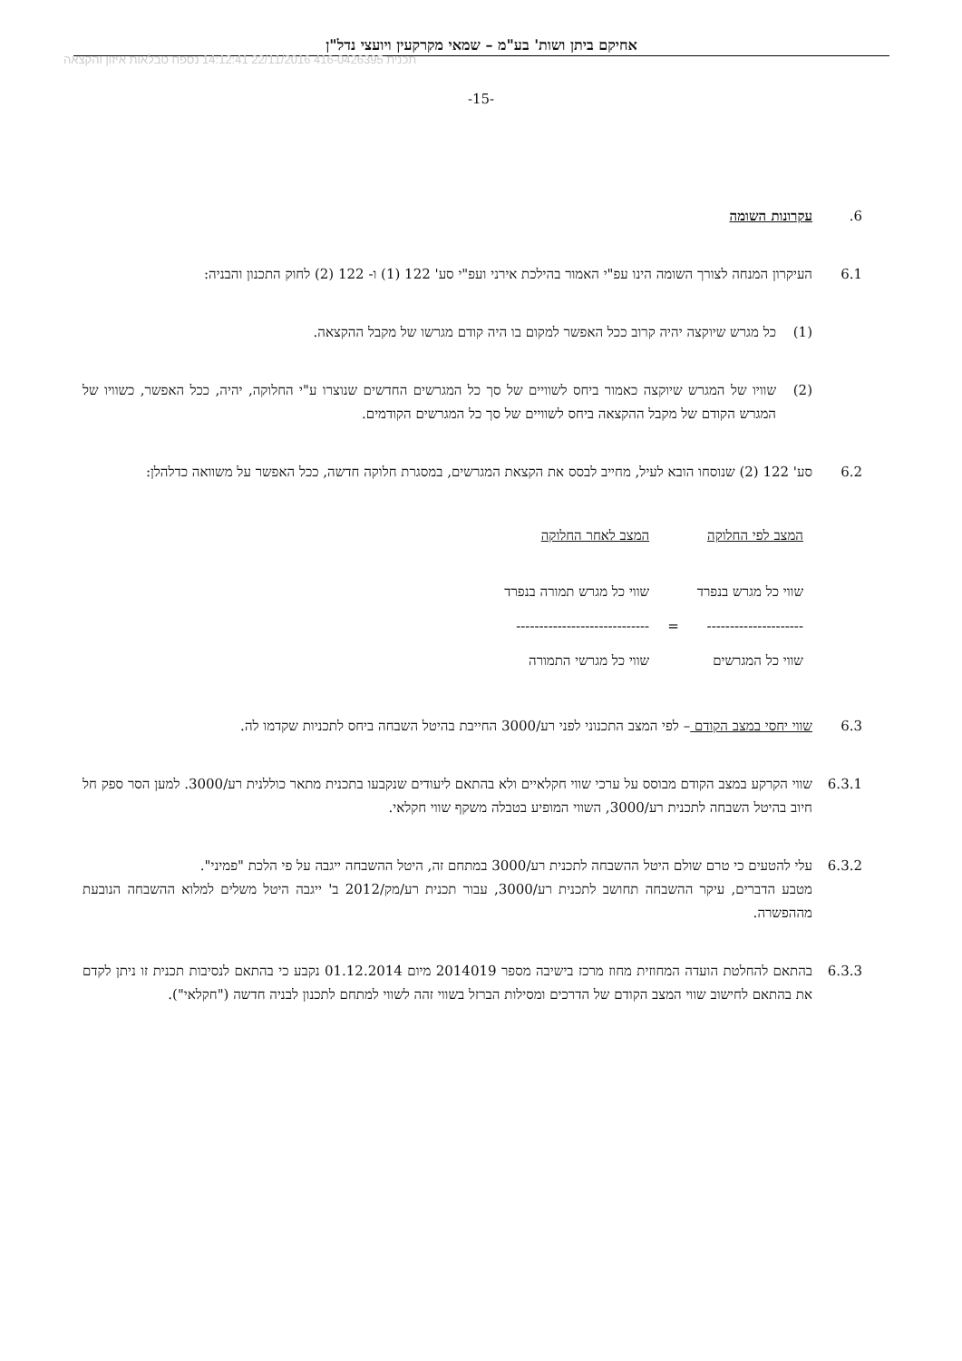אחיקם ביתן ושות' בע"מ – שמאי מקרקעין ויועצי נדל"ן
תכנית 416-0426395 22/11/2016 14:12:41 נספח טבלאות איזון והקצאה
-15-
6. עקרונות השומה
6.1 העיקרון המנחה לצורך השומה הינו עפ"י האמור בהילכת אירני ועפ"י סע' 122 (1) ו- 122 (2) לחוק התכנון והבניה:
(1) כל מגרש שיוקצה יהיה קרוב ככל האפשר למקום בו היה קודם מגרשו של מקבל ההקצאה.
(2) שוויו של המגרש שיוקצה כאמור ביחס לשוויים של סך כל המגרשים החדשים שנוצרו ע"י החלוקה, יהיה, ככל האפשר, כשוויו של המגרש הקודם של מקבל ההקצאה ביחס לשוויים של סך כל המגרשים הקודמים.
6.2 סע' 122 (2) שנוסחו הובא לעיל, מחייב לבסס את הקצאת המגרשים, במסגרת חלוקה חדשה, ככל האפשר על משוואה כדלהלן:
| המצב לפי החלוקה | | המצב לאחר החלוקה |
| שווי כל מגרש בנפרד | | שווי כל מגרש תמורה בנפרד |
| --------------------- | = | ----------------------------- |
| שווי כל המגרשים | | שווי כל מגרשי התמורה |
6.3 שווי יחסי במצב הקודם – לפי המצב התכנוני לפני רע/3000 החייבת בהיטל השבחה ביחס לתכניות שקדמו לה.
6.3.1 שווי הקרקע במצב הקודם מבוסס על ערכי שווי חקלאיים ולא בהתאם ליעודים שנקבעו בתכנית מתאר כוללנית רע/3000. למען הסר ספק חל חיוב בהיטל השבחה לתכנית רע/3000, השווי המופיע בטבלה משקף שווי חקלאי.
6.3.2 עלי להטעים כי טרם שולם היטל ההשבחה לתכנית רע/3000 במתחם זה, היטל ההשבחה ייגבה על פי הלכת "פמיני".
מטבע הדברים, עיקר ההשבחה תחושב לתכנית רע/3000, עבור תכנית רע/מק/2012 ב' ייגבה היטל משלים למלוא ההשבחה הנובעת מההפשרה.
6.3.3 בהתאם להחלטת הועדה המחוזית מחוז מרכז בישיבה מספר 2014019 מיום 01.12.2014 נקבע כי בהתאם לנסיבות תכנית זו ניתן לקדם את בהתאם לחישוב שווי המצב הקודם של הדרכים ומסילות הברזל בשווי זהה לשווי למתחם לתכנון לבניה חדשה ("חקלאי").